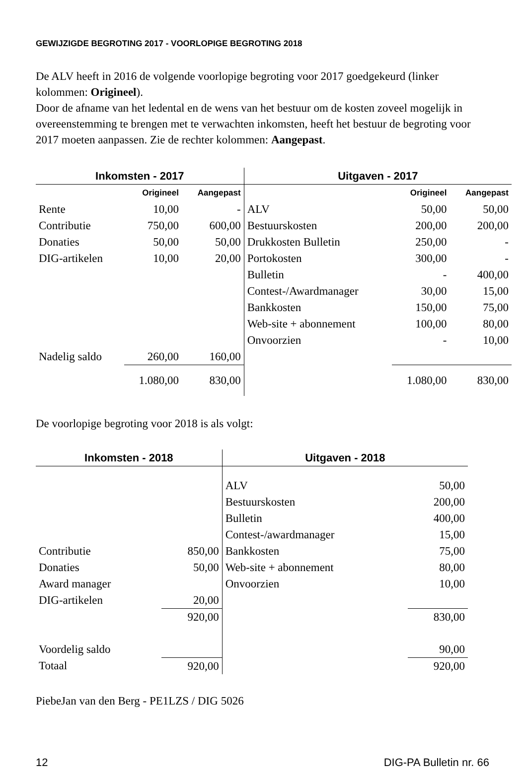GEWIJZIGDE BEGROTING 2017 - VOORLOPIGE BEGROTING 2018
De ALV heeft in 2016 de volgende voorlopige begroting voor 2017 goedgekeurd (linker kolommen: Origineel).
Door de afname van het ledental en de wens van het bestuur om de kosten zoveel mogelijk in overeenstemming te brengen met te verwachten inkomsten, heeft het bestuur de begroting voor 2017 moeten aanpassen. Zie de rechter kolommen: Aangepast.
| Inkomsten - 2017 | | | Uitgaven - 2017 | | |
| --- | --- | --- | --- | --- | --- |
| | Origineel | Aangepast | | Origineel | Aangepast |
| Rente | 10,00 | - | ALV | 50,00 | 50,00 |
| Contributie | 750,00 | 600,00 | Bestuurskosten | 200,00 | 200,00 |
| Donaties | 50,00 | 50,00 | Drukkosten Bulletin | 250,00 | - |
| DIG-artikelen | 10,00 | 20,00 | Portokosten | 300,00 | - |
| | | | Bulletin | - | 400,00 |
| | | | Contest-/Awardmanager | 30,00 | 15,00 |
| | | | Bankkosten | 150,00 | 75,00 |
| | | | Web-site + abonnement | 100,00 | 80,00 |
| | | | Onvoorzien | - | 10,00 |
| Nadelig saldo | 260,00 | 160,00 | | | |
| | 1.080,00 | 830,00 | | 1.080,00 | 830,00 |
De voorlopige begroting voor 2018 is als volgt:
| Inkomsten - 2018 | | Uitgaven - 2018 | |
| --- | --- | --- | --- |
| | | ALV | 50,00 |
| | | Bestuurskosten | 200,00 |
| | | Bulletin | 400,00 |
| | | Contest-/awardmanager | 15,00 |
| Contributie | 850,00 | Bankkosten | 75,00 |
| Donaties | 50,00 | Web-site + abonnement | 80,00 |
| Award manager | | Onvoorzien | 10,00 |
| DIG-artikelen | 20,00 | | |
| | 920,00 | | 830,00 |
| Voordelig saldo | | | 90,00 |
| Totaal | 920,00 | | 920,00 |
PiebeJan van den Berg - PE1LZS / DIG 5026
12 DIG-PA Bulletin nr. 66